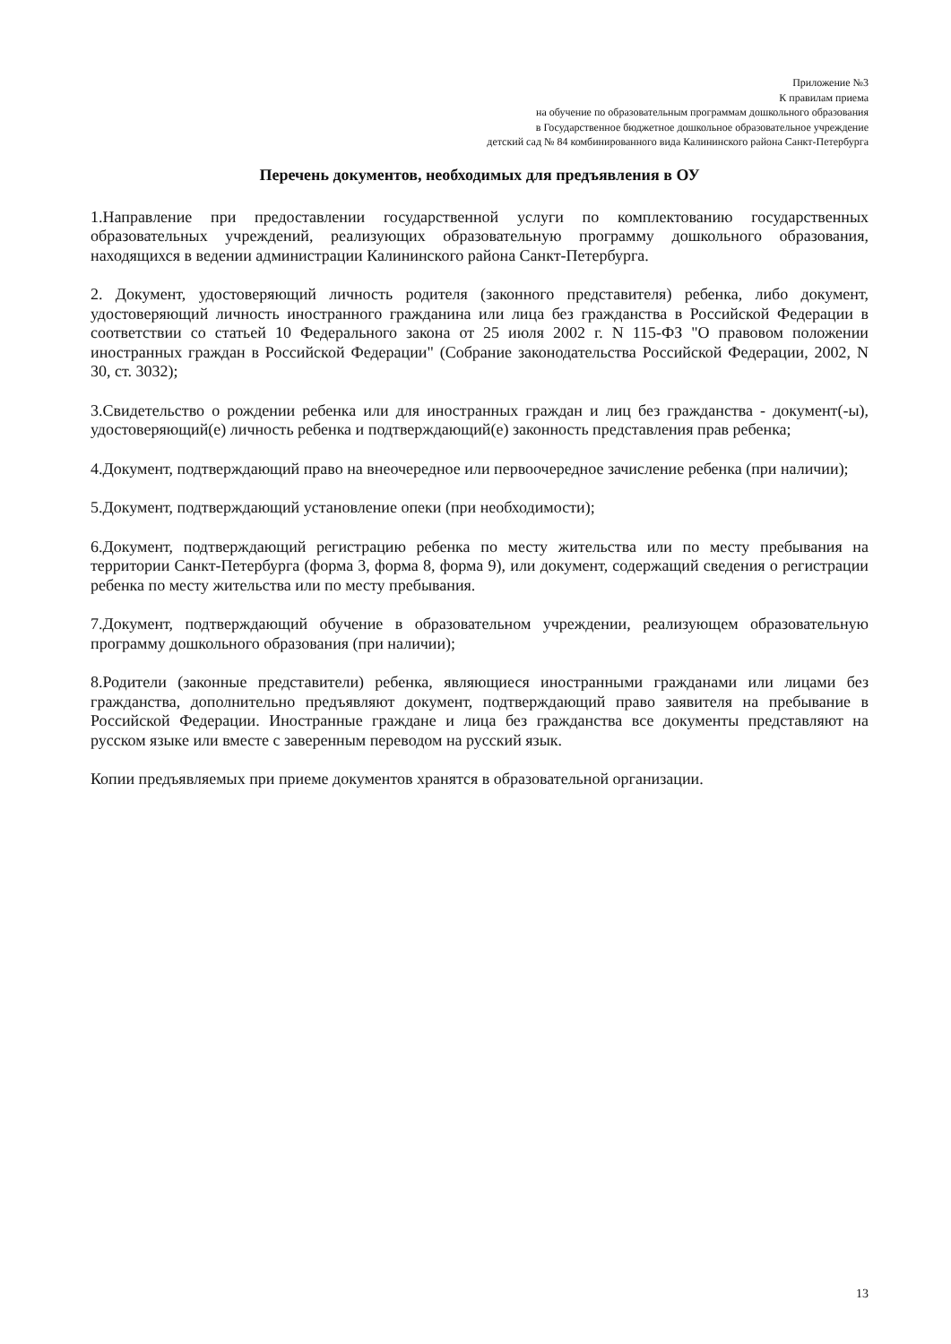Приложение №3
К правилам приема
на обучение по образовательным программам дошкольного образования
в Государственное бюджетное дошкольное образовательное учреждение
детский сад № 84 комбинированного вида Калининского района Санкт-Петербурга
Перечень документов, необходимых для предъявления в ОУ
1.Направление при предоставлении государственной услуги по комплектованию государственных образовательных учреждений, реализующих образовательную программу дошкольного образования, находящихся в ведении администрации Калининского района Санкт-Петербурга.
2. Документ, удостоверяющий личность родителя (законного представителя) ребенка, либо документ, удостоверяющий личность иностранного гражданина или лица без гражданства в Российской Федерации в соответствии со статьей 10 Федерального закона от 25 июля 2002 г. N 115-ФЗ "О правовом положении иностранных граждан в Российской Федерации" (Собрание законодательства Российской Федерации, 2002, N 30, ст. 3032);
3.Свидетельство о рождении ребенка или для иностранных граждан и лиц без гражданства - документ(-ы), удостоверяющий(е) личность ребенка и подтверждающий(е) законность представления прав ребенка;
4.Документ, подтверждающий право на внеочередное или первоочередное зачисление ребенка (при наличии);
5.Документ, подтверждающий установление опеки (при необходимости);
6.Документ, подтверждающий регистрацию ребенка по месту жительства или по месту пребывания на территории Санкт-Петербурга (форма 3, форма 8, форма 9), или документ, содержащий сведения о регистрации ребенка по месту жительства или по месту пребывания.
7.Документ, подтверждающий обучение в образовательном учреждении, реализующем образовательную программу дошкольного образования (при наличии);
8.Родители (законные представители) ребенка, являющиеся иностранными гражданами или лицами без гражданства, дополнительно предъявляют документ, подтверждающий право заявителя на пребывание в Российской Федерации. Иностранные граждане и лица без гражданства все документы представляют на русском языке или вместе с заверенным переводом на русский язык.
Копии предъявляемых при приеме документов хранятся в образовательной организации.
13